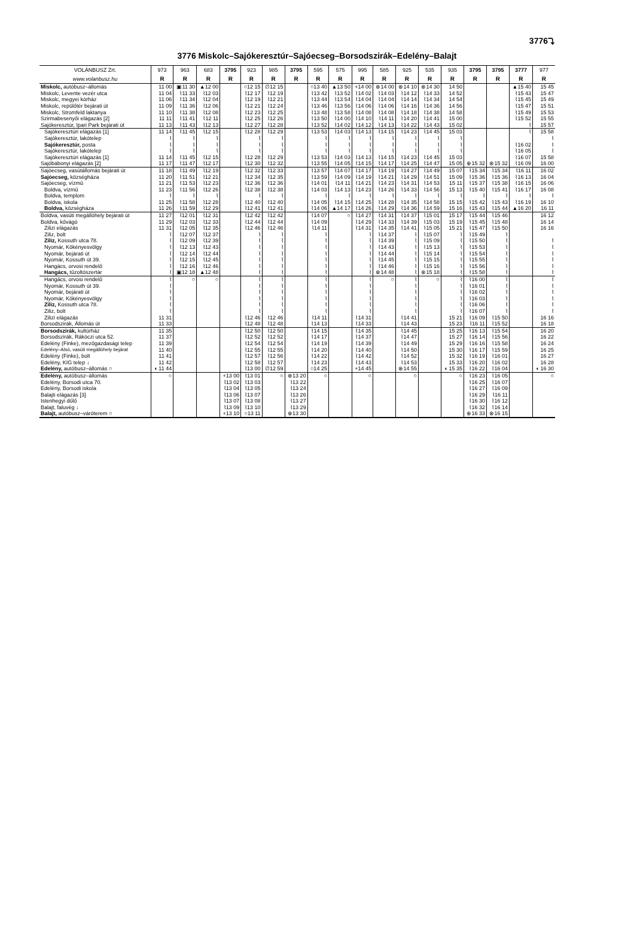3776⤵
3776 Miskolc–Sajókeresztúr–Sajóecseg–Borsodszirák–Edelény–Balajt
| VOLÁNBUSZ Zrt. | 973 | 963 | 683 | 3795 | 923 | 985 | 3795 | 595 | 575 | 995 | 585 | 925 | 535 | 935 | 3795 | 3795 | 3777 | 977 |
| --- | --- | --- | --- | --- | --- | --- | --- | --- | --- | --- | --- | --- | --- | --- | --- | --- | --- | --- |
| www.volanbusz.hu | R | R | R | R | R | R | R | R | R | R | R | R | R | R | R | R | R | R |
| Miskolc, autóbusz–állomás | 11 00 | ▣11 30 | ▲12 00 | | ○12 15 | ∅12 15 | | ○13 40 | ▲13 50 | +14 00 | ⊗14 00 | ⊗14 10 | ⊗14 30 | 14 50 | | | ▲15 40 | 15 45 |
| Miskolc, Levente vezér utca | 11 04 | ⌇11 33 | ⌇12 03 | | ⌇12 17 | ⌇12 19 | | ⌇13 42 | ⌇13 52 | ⌇14 02 | ⌇14 03 | ⌇14 12 | ⌇14 33 | 14 52 | | | ⌇15 43 | 15 47 |
| Miskolc, megyei kórház | 11 06 | ⌇11 34 | ⌇12 04 | | ⌇12 19 | ⌇12 21 | | ⌇13 44 | ⌇13 54 | ⌇14 04 | ⌇14 04 | ⌇14 14 | ⌇14 34 | 14 54 | | | ⌇15 45 | 15 49 |
| Miskolc, repülőtér bejárati út | 11 09 | ⌇11 36 | ⌇12 06 | | ⌇12 21 | ⌇12 24 | | ⌇13 46 | ⌇13 56 | ⌇14 06 | ⌇14 06 | ⌇14 16 | ⌇14 36 | 14 56 | | | ⌇15 47 | 15 51 |
| Miskolc, Stromfeld laktanya | 11 10 | ⌇11 38 | ⌇12 08 | | ⌇12 23 | ⌇12 25 | | ⌇13 48 | ⌇13 58 | ⌇14 08 | ⌇14 08 | ⌇14 18 | ⌇14 38 | 14 58 | | | ⌇15 49 | 15 53 |
| Szirmabesenyői elágazás [2] | 11 11 | ⌇11 41 | ⌇12 11 | | ⌇12 25 | ⌇12 26 | | ⌇13 50 | ⌇14 00 | ⌇14 10 | ⌇14 11 | ⌇14 20 | ⌇14 41 | 15 00 | | | ⌇15 52 | 15 55 |
| Sajókeresztúr, Ipari Park bejárati út | 11 13 | ⌇11 43 | ⌇12 13 | | ⌇12 27 | ⌇12 28 | | ⌇13 52 | ⌇14 02 | ⌇14 12 | ⌇14 13 | ⌇14 22 | ⌇14 43 | 15 02 | | | ⌇ | 15 57 |
| Sajókeresztúri elágazás [1] | 11 14 | ⌇11 45 | ⌇12 15 | | ⌇12 28 | ⌇12 29 | | ⌇13 53 | ⌇14 03 | ⌇14 13 | ⌇14 15 | ⌇14 23 | ⌇14 45 | 15 03 | | | ⌇ | 15 58 |
| Sajókeresztúr, lakótelep | ⌇ | ⌇ | ⌇ | | ⌇ | ⌇ | | ⌇ | ⌇ | ⌇ | ⌇ | ⌇ | ⌇ | ⌇ | | | | ⌇ |
| Sajókeresztúr, posta | ⌇ | ⌇ | ⌇ | | ⌇ | ⌇ | | ⌇ | ⌇ | ⌇ | ⌇ | ⌇ | ⌇ | ⌇ | | | ⌇16 02 | ⌇ |
| Sajókeresztúr, lakótelep | ⌇ | ⌇ | ⌇ | | ⌇ | ⌇ | | ⌇ | ⌇ | ⌇ | ⌇ | ⌇ | ⌇ | ⌇ | | | ⌇16 05 | ⌇ |
| Sajókeresztúri elágazás [1] | 11 14 | ⌇11 45 | ⌇12 15 | | ⌇12 28 | ⌇12 29 | | ⌇13 53 | ⌇14 03 | ⌇14 13 | ⌇14 15 | ⌇14 23 | ⌇14 45 | 15 03 | | | ⌇16 07 | 15 58 |
| Sajóbábonyi elágazás [2] | 11 17 | ⌇11 47 | ⌇12 17 | | ⌇12 30 | ⌇12 32 | | ⌇13 55 | ⌇14 05 | ⌇14 15 | ⌇14 17 | ⌇14 25 | ⌇14 47 | 15 05 | ⊕15 32 | ⊗15 32 | ⌇16 09 | 16 00 |
| Sajóecseg, vasútállomás bejárati út | 11 18 | ⌇11 49 | ⌇12 19 | | ⌇12 32 | ⌇12 33 | | ⌇13 57 | ⌇14 07 | ⌇14 17 | ⌇14 19 | ⌇14 27 | ⌇14 49 | 15 07 | ⌇15 34 | ⌇15 34 | ⌇16 11 | 16 02 |
| Sajóecseg, községháza | 11 20 | ⌇11 51 | ⌇12 21 | | ⌇12 34 | ⌇12 35 | | ⌇13 59 | ⌇14 09 | ⌇14 19 | ⌇14 21 | ⌇14 29 | ⌇14 51 | 15 09 | ⌇15 36 | ⌇15 36 | ⌇16 13 | 16 04 |
| Sajóecseg, vízmű | 11 21 | ⌇11 53 | ⌇12 23 | | ⌇12 36 | ⌇12 36 | | ⌇14 01 | ⌇14 11 | ⌇14 21 | ⌇14 23 | ⌇14 31 | ⌇14 53 | 15 11 | ⌇15 37 | ⌇15 38 | ⌇16 15 | 16 06 |
| Boldva, vízmű | 11 23 | ⌇11 56 | ⌇12 26 | | ⌇12 38 | ⌇12 38 | | ⌇14 03 | ⌇14 13 | ⌇14 23 | ⌇14 26 | ⌇14 33 | ⌇14 56 | 15 13 | ⌇15 40 | ⌇15 41 | ⌇16 17 | 16 08 |
| Boldva, templom | ⌇ | ⌇ | ⌇ | | ⌇ | ⌇ | | ⌇ | ⌇ | ⌇ | ⌇ | ⌇ | ⌇ | ⌇ | ⌇ | ⌇ | ⌇ | ⌇ |
| Boldva, iskola | 11 25 | ⌇11 58 | ⌇12 28 | | ⌇12 40 | ⌇12 40 | | ⌇14 05 | ⌇14 15 | ⌇14 25 | ⌇14 28 | ⌇14 35 | ⌇14 58 | 15 15 | ⌇15 42 | ⌇15 43 | ⌇16 19 | 16 10 |
| Boldva, községháza | 11 26 | ⌇11 59 | ⌇12 29 | | ⌇12 41 | ⌇12 41 | | ⌇14 06 | ▲14 17 | ⌇14 26 | ⌇14 29 | ⌇14 36 | ⌇14 59 | 15 16 | ⌇15 43 | ⌇15 44 | ▲16 20 | 16 11 |
| Boldva, vasúti megállóhely bejárati út | 11 27 | ⌇12 01 | ⌇12 31 | | ⌇12 42 | ⌇12 42 | | ⌇14 07 | ○ | ⌇14 27 | ⌇14 31 | ⌇14 37 | ⌇15 01 | 15 17 | ⌇15 44 | ⌇15 46 | | 16 12 |
| Boldva, kővágó | 11 29 | ⌇12 03 | ⌇12 33 | | ⌇12 44 | ⌇12 44 | | ⌇14 09 | | ⌇14 29 | ⌇14 33 | ⌇14 39 | ⌇15 03 | 15 19 | ⌇15 45 | ⌇15 48 | | 16 14 |
| Zilizi elágazás | 11 31 | ⌇12 05 | ⌇12 35 | | ⌇12 46 | ⌇12 46 | | ⌇14 11 | | ⌇14 31 | ⌇14 35 | ⌇14 41 | ⌇15 05 | 15 21 | ⌇15 47 | ⌇15 50 | | 16 16 |
| Ziliz, bolt | ⌇ | ⌇12 07 | ⌇12 37 | | ⌇ | ⌇ | | ⌇ | | ⌇ | ⌇14 37 | ⌇ | ⌇15 07 | ⌇ | ⌇15 49 | ⌇ | | |
| Ziliz, Kossuth utca 78. | ⌇ | ⌇12 09 | ⌇12 39 | | ⌇ | ⌇ | | ⌇ | | ⌇ | ⌇14 39 | ⌇ | ⌇15 09 | ⌇ | ⌇15 50 | ⌇ | | ⌇ |
| Nyomár, Kökényesvölgy | ⌇ | ⌇12 13 | ⌇12 43 | | ⌇ | ⌇ | | ⌇ | | ⌇ | ⌇14 43 | ⌇ | ⌇15 13 | ⌇ | ⌇15 53 | ⌇ | | ⌇ |
| Nyomár, bejárati út | ⌇ | ⌇12 14 | ⌇12 44 | | ⌇ | ⌇ | | ⌇ | | ⌇ | ⌇14 44 | ⌇ | ⌇15 14 | ⌇ | ⌇15 54 | ⌇ | | ⌇ |
| Nyomár, Kossuth út 39. | ⌇ | ⌇12 15 | ⌇12 45 | | ⌇ | ⌇ | | ⌇ | | ⌇ | ⌇14 45 | ⌇ | ⌇15 15 | ⌇ | ⌇15 55 | ⌇ | | ⌇ |
| Hangács, orvosi rendelő | ⌇ | ⌇12 16 | ⌇12 46 | | ⌇ | ⌇ | | ⌇ | | ⌇ | ⌇14 46 | ⌇ | ⌇15 16 | ⌇ | ⌇15 56 | ⌇ | | ⌇ |
| Hangács, tűzoltószertár | ⌇ | ▣12 18 | ▲12 48 | | ⌇ | ⌇ | | ⌇ | | ⌇ | ⊗14 48 | ⌇ | ⊗15 18 | ⌇ | ⌇15 58 | ⌇ | | ⌇ |
| Hangács, orvosi rendelő | ⌇ | ○ | ○ | | ⌇ | ⌇ | | ⌇ | | ⌇ | ○ | ⌇ | ○ | ⌇ | ⌇16 00 | ⌇ | | ⌇ |
| Nyomár, Kossuth út 39. | ⌇ | | | | ⌇ | ⌇ | | ⌇ | | ⌇ | | ⌇ | | ⌇ | ⌇16 01 | ⌇ | | ⌇ |
| Nyomár, bejárati út | ⌇ | | | | ⌇ | ⌇ | | ⌇ | | ⌇ | | ⌇ | | ⌇ | ⌇16 02 | ⌇ | | ⌇ |
| Nyomár, Kökényesvölgy | ⌇ | | | | ⌇ | ⌇ | | ⌇ | | ⌇ | | ⌇ | | ⌇ | ⌇16 03 | ⌇ | | ⌇ |
| Ziliz, Kossuth utca 78. | ⌇ | | | | ⌇ | ⌇ | | ⌇ | | ⌇ | | ⌇ | | ⌇ | ⌇16 06 | ⌇ | | ⌇ |
| Ziliz, bolt | ⌇ | | | | ⌇ | ⌇ | | ⌇ | | ⌇ | | ⌇ | | ⌇ | ⌇16 07 | ⌇ | | ⌇ |
| Zilizi elágazás | 11 31 | | | | ⌇12 46 | ⌇12 46 | | ⌇14 11 | | ⌇14 31 | | ⌇14 41 | | 15 21 | ⌇16 09 | ⌇15 50 | | 16 16 |
| Borsodszirák, Állomás út | 11 33 | | | | ⌇12 48 | ⌇12 48 | | ⌇14 13 | | ⌇14 33 | | ⌇14 43 | | 15 23 | ⌇16 11 | ⌇15 52 | | 16 18 |
| Borsodszirák, kultúrház | 11 35 | | | | ⌇12 50 | ⌇12 50 | | ⌇14 15 | | ⌇14 35 | | ⌇14 45 | | 15 25 | ⌇16 13 | ⌇15 54 | | 16 20 |
| Borsodszirák, Rákóczi utca 52. | 11 37 | | | | ⌇12 52 | ⌇12 52 | | ⌇14 17 | | ⌇14 37 | | ⌇14 47 | | 15 27 | ⌇16 14 | ⌇15 56 | | 16 22 |
| Edelény (Finke), mezőgazdasági telep | 11 39 | | | | ⌇12 54 | ⌇12 54 | | ⌇14 19 | | ⌇14 39 | | ⌇14 49 | | 15 29 | ⌇16 16 | ⌇15 58 | | 16 24 |
| Edelény–Alsó, vasúti megállóhely bejárat | 11 40 | | | | ⌇12 55 | ⌇12 55 | | ⌇14 20 | | ⌇14 40 | | ⌇14 50 | | 15 30 | ⌇16 17 | ⌇15 59 | | 16 25 |
| Edelény (Finke), bolt | 11 41 | | | | ⌇12 57 | ⌇12 56 | | ⌇14 22 | | ⌇14 42 | | ⌇14 52 | | 15 32 | ⌇16 19 | ⌇16 01 | | 16 27 |
| Edelény, KIG telep ↓ | 11 42 | | | | ⌇12 58 | ⌇12 57 | | ⌇14 23 | | ⌇14 43 | | ⌇14 53 | | 15 33 | ⌇16 20 | ⌇16 02 | | 16 28 |
| Edelény, autóbusz–állomás ○ | ◖ 11 44 | | | | ⌇13 00 | ∅12 59 | | ○14 25 | | +14 45 | | ⊗14 55 | | ◖ 15 35 | ⌇16 22 | ⌇16 04 | | ◖ 16 30 |
| Edelény, autóbusz–állomás | ○ | | | +13 00 | ⌇13 01 | ○ | ⊗13 20 | ○ | | ○ | | ○ | | ○ | ⌇16 23 | ⌇16 05 | | ○ |
| Edelény, Borsodi utca 70. | | | | ⌇13 02 | ⌇13 03 | | ⌇13 22 | | | | | | | | ⌇16 25 | ⌇16 07 | | |
| Edelény, Borsodi iskola | | | | ⌇13 04 | ⌇13 05 | | ⌇13 24 | | | | | | | | ⌇16 27 | ⌇16 09 | | |
| Balajti elágazás [3] | | | | ⌇13 06 | ⌇13 07 | | ⌇13 26 | | | | | | | | ⌇16 29 | ⌇16 11 | | |
| Istenhegyi dűlő | | | | ⌇13 07 | ⌇13 08 | | ⌇13 27 | | | | | | | | ⌇16 30 | ⌇16 12 | | |
| Balajt, faluvég ↓ | | | | ⌇13 09 | ⌇13 10 | | ⌇13 29 | | | | | | | | ⌇16 32 | ⌇16 14 | | |
| Balajt, autóbusz–váróterem ○ | | | | +13 10 | ○13 11 | | ⊗13 30 | | | | | | | | ⊕16 33 | ⊗16 15 | | |